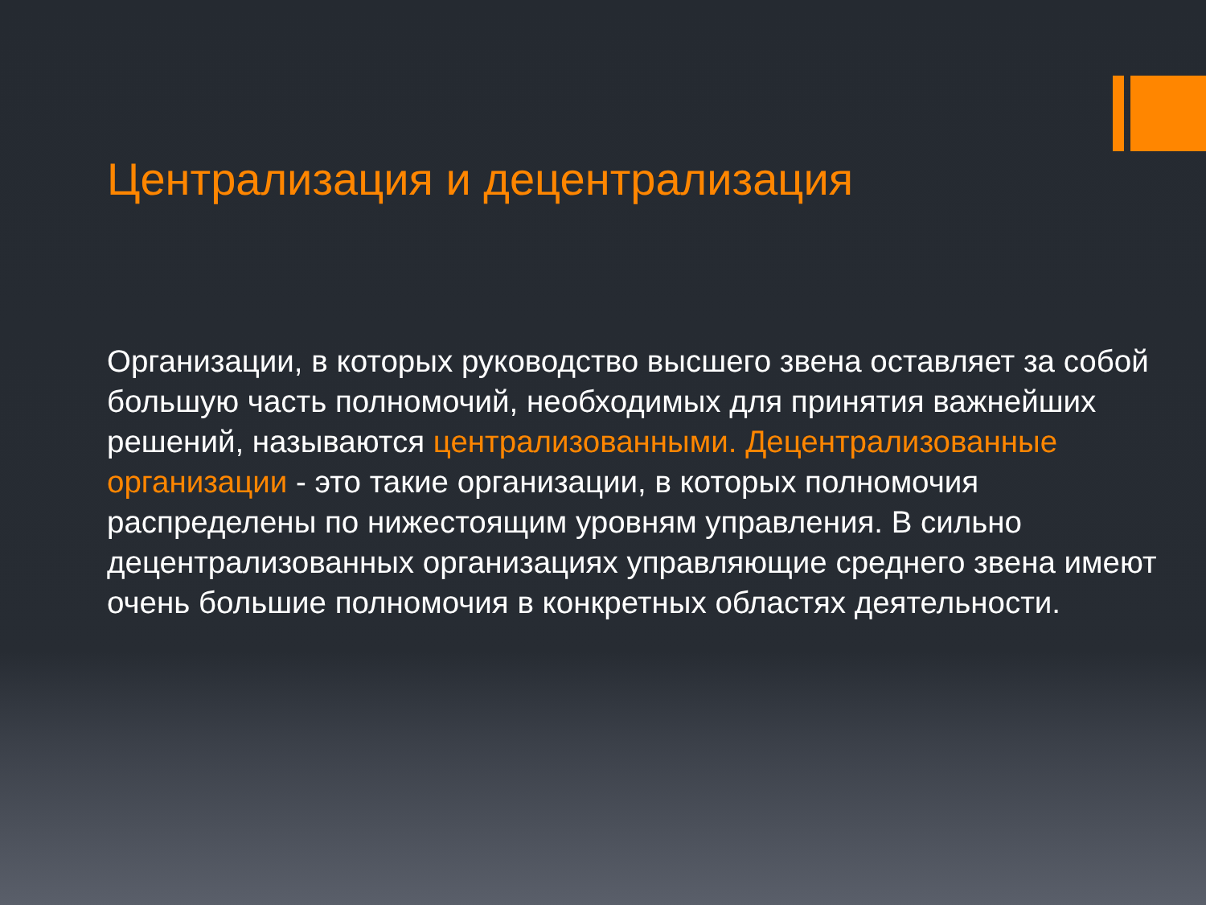Централизация и децентрализация
Организации, в которых руководство высшего звена оставляет за собой большую часть полномочий, необходимых для принятия важнейших решений, называются централизованными. Децентрализованные организации - это такие организации, в которых полномочия распределены по нижестоящим уровням управления. В сильно децентрализованных организациях управляющие среднего звена имеют очень большие полномочия в конкретных областях деятельности.